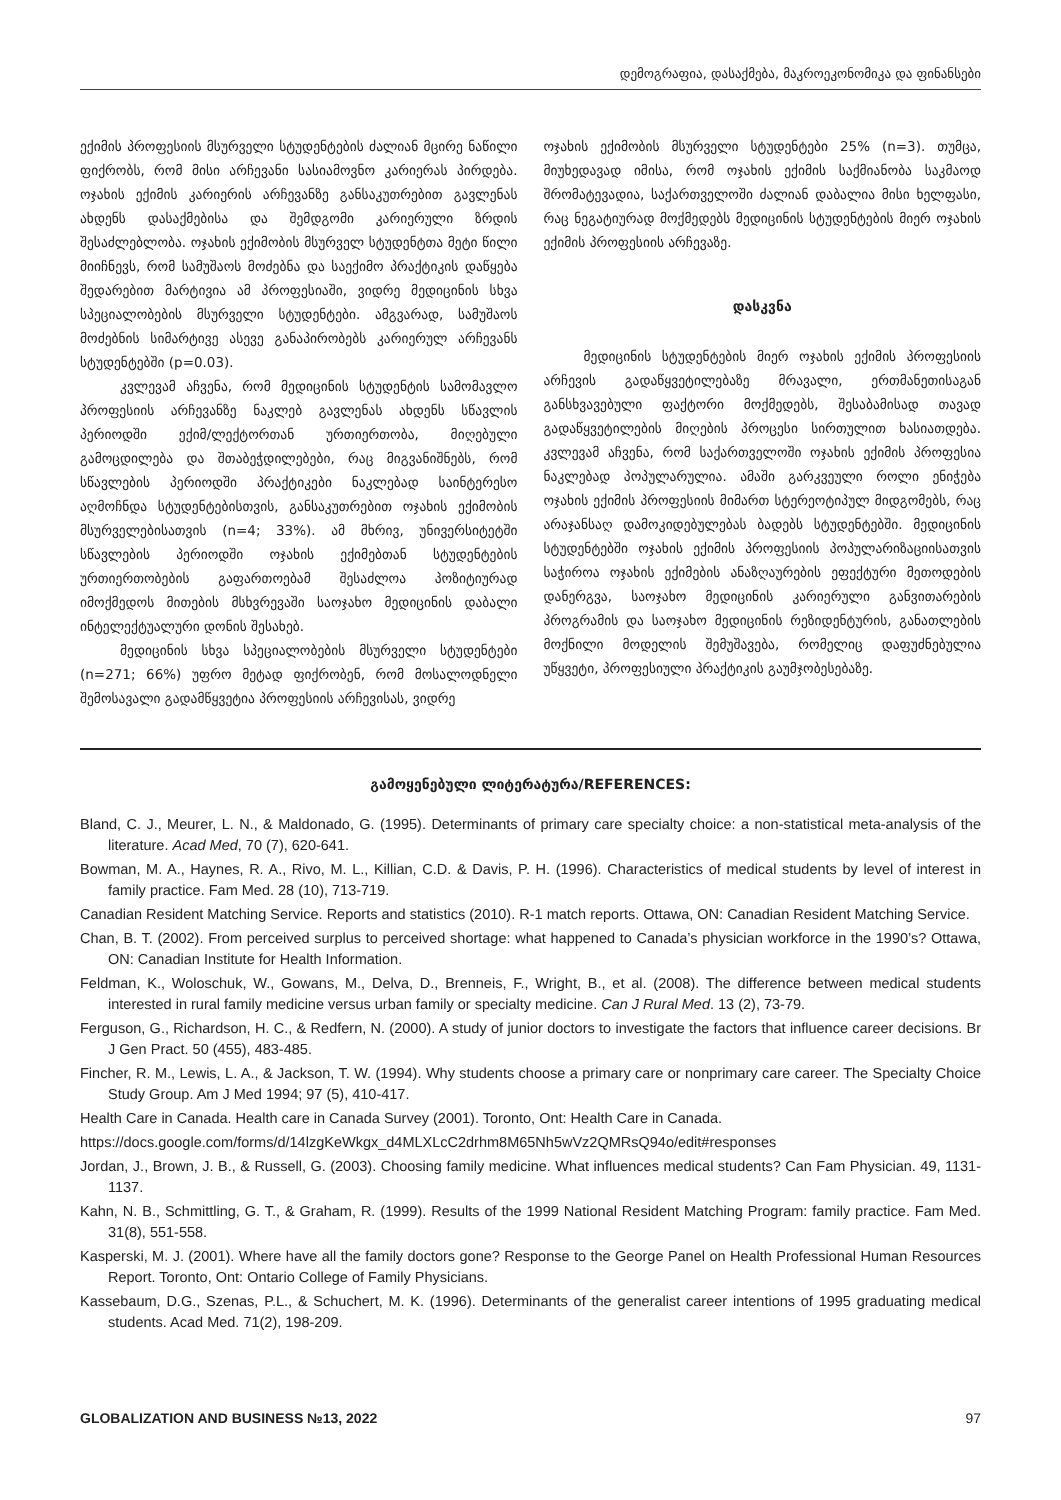დემოგრაფია, დასაქმება, მაკროეკონომიკა და ფინანსები
ექიმის პროფესიის მსურველი სტუდენტების ძალიან მცირე ნაწილი ფიქრობს, რომ მისი არჩევანი სასიამოვნო კარიერას პირდება. ოჯახის ექიმის კარიერის არჩევანზე განსაკუთრებით გავლენას ახდენს დასაქმებისა და შემდგომი კარიერული ზრდის შესაძლებლობა. ოჯახის ექიმობის მსურველ სტუდენტთა მეტი წილი მიიჩნევს, რომ სამუშაოს მოძებნა და საექიმო პრაქტიკის დაწყება შედარებით მარტივია ამ პროფესიაში, ვიდრე მედიცინის სხვა სპეციალობების მსურველი სტუდენტები. ამგვარად, სამუშაოს მოძებნის სიმარტივე ასევე განაპირობებს კარიერულ არჩევანს სტუდენტებში (p=0.03).
კვლევამ აჩვენა, რომ მედიცინის სტუდენტის სამომავლო პროფესიის არჩევანზე ნაკლებ გავლენას ახდენს სწავლის პერიოდში ექიმ/ლექტორთან ურთიერთობა, მიღებული გამოცდილება და შთაბეჭდილებები, რაც მიგვანიშნებს, რომ სწავლების პერიოდში პრაქტიკები ნაკლებად საინტერესო აღმოჩნდა სტუდენტებისთვის, განსაკუთრებით ოჯახის ექიმობის მსურველებისათვის (n=4; 33%). ამ მხრივ, უნივერსიტეტში სწავლების პერიოდში ოჯახის ექიმებთან სტუდენტების ურთიერთობების გაფართოებამ შესაძლოა პოზიტიურად იმოქმედოს მითების მსხვრევაში საოჯახო მედიცინის დაბალი ინტელექტუალური დონის შესახებ.
მედიცინის სხვა სპეციალობების მსურველი სტუდენტები (n=271; 66%) უფრო მეტად ფიქრობენ, რომ მოსალოდნელი შემოსავალი გადამწყვეტია პროფესიის არჩევისას, ვიდრე
ოჯახის ექიმობის მსურველი სტუდენტები 25% (n=3). თუმცა, მიუხედავად იმისა, რომ ოჯახის ექიმის საქმიანობა საკმაოდ შრომატევადია, საქართველოში ძალიან დაბალია მისი ხელფასი, რაც ნეგატიურად მოქმედებს მედიცინის სტუდენტების მიერ ოჯახის ექიმის პროფესიის არჩევაზე.
დასკვნა
მედიცინის სტუდენტების მიერ ოჯახის ექიმის პროფესიის არჩევის გადაწყვეტილებაზე მრავალი, ერთმანეთისაგან განსხვავებული ფაქტორი მოქმედებს, შესაბამისად თავად გადაწყვეტილების მიღების პროცესი სირთულით ხასიათდება. კვლევამ აჩვენა, რომ საქართველოში ოჯახის ექიმის პროფესია ნაკლებად პოპულარულია. ამაში გარკვეული როლი ენიჭება ოჯახის ექიმის პროფესიის მიმართ სტერეოტიპულ მიდგომებს, რაც არაჯანსაღ დამოკიდებულებას ბადებს სტუდენტებში. მედიცინის სტუდენტებში ოჯახის ექიმის პროფესიის პოპულარიზაციისათვის საჭიროა ოჯახის ექიმების ანაზღაურების ეფექტური მეთოდების დანერგვა, საოჯახო მედიცინის კარიერული განვითარების პროგრამის და საოჯახო მედიცინის რეზიდენტურის, განათლების მოქნილი მოდელის შემუშავება, რომელიც დაფუძნებულია უწყვეტი, პროფესიული პრაქტიკის გაუმჯობესებაზე.
გამოყენებული ლიტერატურა/REFERENCES:
Bland, C. J., Meurer, L. N., & Maldonado, G. (1995). Determinants of primary care specialty choice: a non-statistical meta-analysis of the literature. Acad Med, 70 (7), 620-641.
Bowman, M. A., Haynes, R. A., Rivo, M. L., Killian, C.D. & Davis, P. H. (1996). Characteristics of medical students by level of interest in family practice. Fam Med. 28 (10), 713-719.
Canadian Resident Matching Service. Reports and statistics (2010). R-1 match reports. Ottawa, ON: Canadian Resident Matching Service.
Chan, B. T. (2002). From perceived surplus to perceived shortage: what happened to Canada’s physician workforce in the 1990’s? Ottawa, ON: Canadian Institute for Health Information.
Feldman, K., Woloschuk, W., Gowans, M., Delva, D., Brenneis, F., Wright, B., et al. (2008). The difference between medical students interested in rural family medicine versus urban family or specialty medicine. Can J Rural Med. 13 (2), 73-79.
Ferguson, G., Richardson, H. C., & Redfern, N. (2000). A study of junior doctors to investigate the factors that influence career decisions. Br J Gen Pract. 50 (455), 483-485.
Fincher, R. M., Lewis, L. A., & Jackson, T. W. (1994). Why students choose a primary care or nonprimary care career. The Specialty Choice Study Group. Am J Med 1994; 97 (5), 410-417.
Health Care in Canada. Health care in Canada Survey (2001). Toronto, Ont: Health Care in Canada.
https://docs.google.com/forms/d/14lzgKeWkgx_d4MLXLcC2drhm8M65Nh5wVz2QMRsQ94o/edit#responses
Jordan, J., Brown, J. B., & Russell, G. (2003). Choosing family medicine. What influences medical students? Can Fam Physician. 49, 1131-1137.
Kahn, N. B., Schmittling, G. T., & Graham, R. (1999). Results of the 1999 National Resident Matching Program: family practice. Fam Med. 31(8), 551-558.
Kasperski, M. J. (2001). Where have all the family doctors gone? Response to the George Panel on Health Professional Human Resources Report. Toronto, Ont: Ontario College of Family Physicians.
Kassebaum, D.G., Szenas, P.L., & Schuchert, M. K. (1996). Determinants of the generalist career intentions of 1995 graduating medical students. Acad Med. 71(2), 198-209.
GLOBALIZATION AND BUSINESS №13, 2022 97